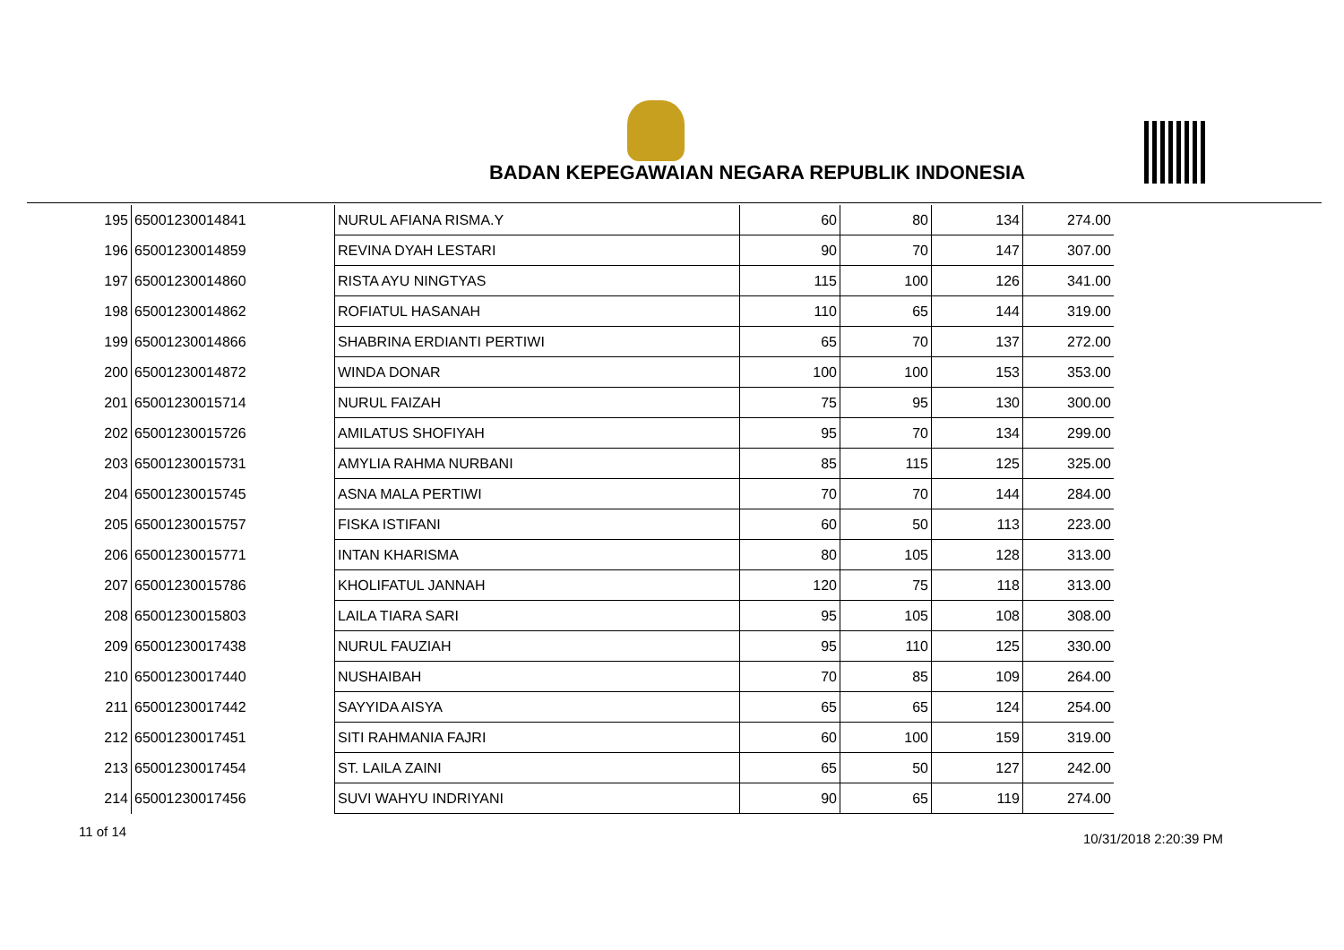BADAN KEPEGAWAIAN NEGARA REPUBLIK INDONESIA
| 195 | 65001230014841 | NURUL AFIANA RISMA.Y | 60 | 80 | 134 | 274.00 |
| 196 | 65001230014859 | REVINA DYAH LESTARI | 90 | 70 | 147 | 307.00 |
| 197 | 65001230014860 | RISTA AYU NINGTYAS | 115 | 100 | 126 | 341.00 |
| 198 | 65001230014862 | ROFIATUL HASANAH | 110 | 65 | 144 | 319.00 |
| 199 | 65001230014866 | SHABRINA ERDIANTI PERTIWI | 65 | 70 | 137 | 272.00 |
| 200 | 65001230014872 | WINDA DONAR | 100 | 100 | 153 | 353.00 |
| 201 | 65001230015714 | NURUL FAIZAH | 75 | 95 | 130 | 300.00 |
| 202 | 65001230015726 | AMILATUS SHOFIYAH | 95 | 70 | 134 | 299.00 |
| 203 | 65001230015731 | AMYLIA RAHMA NURBANI | 85 | 115 | 125 | 325.00 |
| 204 | 65001230015745 | ASNA MALA PERTIWI | 70 | 70 | 144 | 284.00 |
| 205 | 65001230015757 | FISKA ISTIFANI | 60 | 50 | 113 | 223.00 |
| 206 | 65001230015771 | INTAN KHARISMA | 80 | 105 | 128 | 313.00 |
| 207 | 65001230015786 | KHOLIFATUL JANNAH | 120 | 75 | 118 | 313.00 |
| 208 | 65001230015803 | LAILA TIARA SARI | 95 | 105 | 108 | 308.00 |
| 209 | 65001230017438 | NURUL FAUZIAH | 95 | 110 | 125 | 330.00 |
| 210 | 65001230017440 | NUSHAIBAH | 70 | 85 | 109 | 264.00 |
| 211 | 65001230017442 | SAYYIDA AISYA | 65 | 65 | 124 | 254.00 |
| 212 | 65001230017451 | SITI RAHMANIA FAJRI | 60 | 100 | 159 | 319.00 |
| 213 | 65001230017454 | ST. LAILA ZAINI | 65 | 50 | 127 | 242.00 |
| 214 | 65001230017456 | SUVI WAHYU INDRIYANI | 90 | 65 | 119 | 274.00 |
11 of 14 10/31/2018 2:20:39 PM